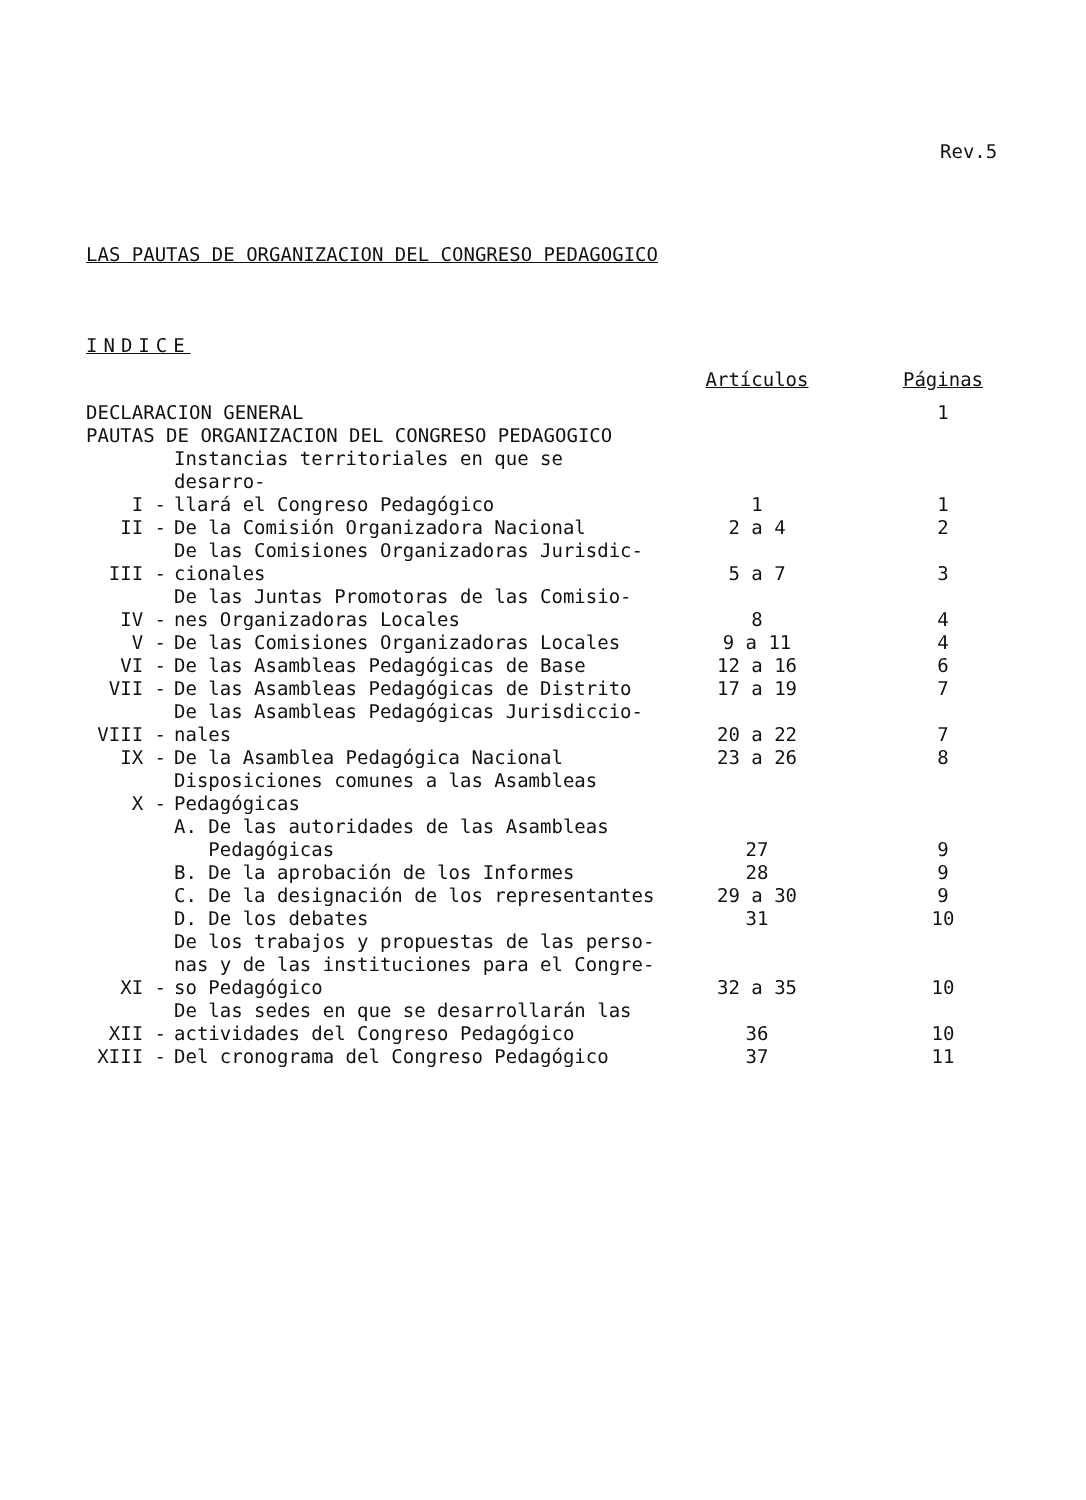Rev.5
LAS PAUTAS DE ORGANIZACION DEL CONGRESO PEDAGOGICO
INDICE
| | | Artículos | Páginas |
| --- | --- | --- | --- |
| DECLARACION GENERAL | | | 1 |
| PAUTAS DE ORGANIZACION DEL CONGRESO PEDAGOGICO | | | |
| I - | Instancias territoriales en que se desarro- llará el Congreso Pedagógico | 1 | 1 |
| II - | De la Comisión Organizadora Nacional | 2 a 4 | 2 |
| III - | De las Comisiones Organizadoras Jurisdic- cionales | 5 a 7 | 3 |
| IV - | De las Juntas Promotoras de las Comisio- nes Organizadoras Locales | 8 | 4 |
| V - | De las Comisiones Organizadoras Locales | 9 a 11 | 4 |
| VI - | De las Asambleas Pedagógicas de Base | 12 a 16 | 6 |
| VII - | De las Asambleas Pedagógicas de Distrito | 17 a 19 | 7 |
| VIII - | De las Asambleas Pedagógicas Jurisdiccio- nales | 20 a 22 | 7 |
| IX - | De la Asamblea Pedagógica Nacional | 23 a 26 | 8 |
| X - | Disposiciones comunes a las Asambleas Pedagógicas | | |
| | A. De las autoridades de las Asambleas Pedagógicas | 27 | 9 |
| | B. De la aprobación de los Informes | 28 | 9 |
| | C. De la designación de los representantes | 29 a 30 | 9 |
| | D. De los debates | 31 | 10 |
| XI - | De los trabajos y propuestas de las perso- nas y de las instituciones para el Congre- so Pedagógico | 32 a 35 | 10 |
| XII - | De las sedes en que se desarrollarán las actividades del Congreso Pedagógico | 36 | 10 |
| XIII - | Del cronograma del Congreso Pedagógico | 37 | 11 |